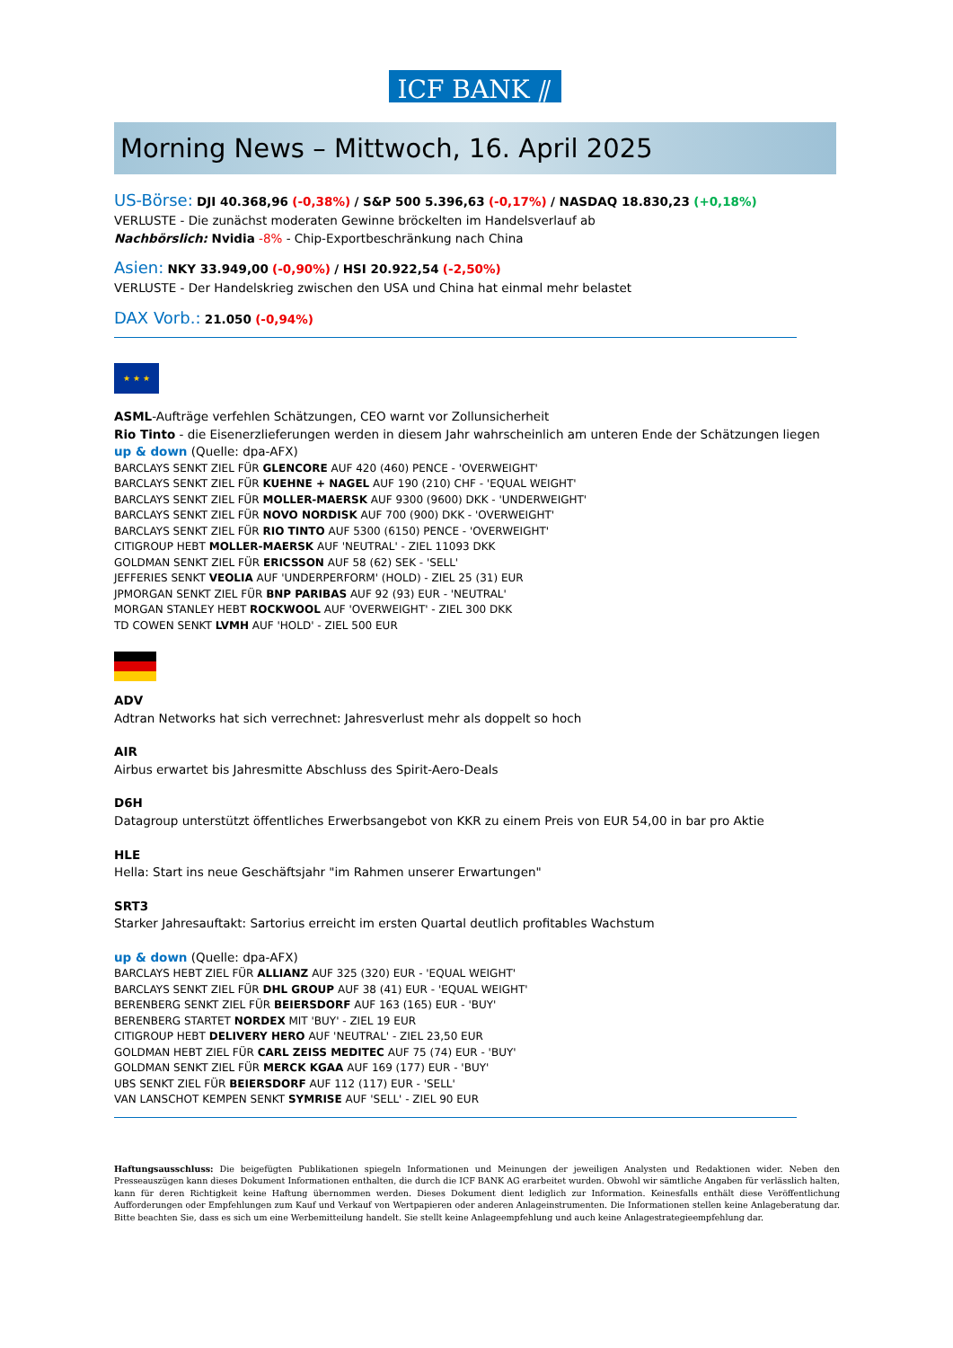ICF BANK ⫽
Morning News – Mittwoch, 16. April 2025
US-Börse: DJI 40.368,96 (-0,38%) / S&P 500 5.396,63 (-0,17%) / NASDAQ 18.830,23 (+0,18%)
VERLUSTE - Die zunächst moderaten Gewinne bröckelten im Handelsverlauf ab
Nachbörslich: Nvidia -8% - Chip-Exportbeschränkung nach China
Asien: NKY 33.949,00 (-0,90%) / HSI 20.922,54 (-2,50%)
VERLUSTE - Der Handelskrieg zwischen den USA und China hat einmal mehr belastet
DAX Vorb.: 21.050 (-0,94%)
★ ★ ★
ASML-Aufträge verfehlen Schätzungen, CEO warnt vor Zollunsicherheit
Rio Tinto - die Eisenerzlieferungen werden in diesem Jahr wahrscheinlich am unteren Ende der Schätzungen liegen
up & down (Quelle: dpa-AFX)
BARCLAYS SENKT ZIEL FÜR GLENCORE AUF 420 (460) PENCE - 'OVERWEIGHT'
BARCLAYS SENKT ZIEL FÜR KUEHNE + NAGEL AUF 190 (210) CHF - 'EQUAL WEIGHT'
BARCLAYS SENKT ZIEL FÜR MOLLER-MAERSK AUF 9300 (9600) DKK - 'UNDERWEIGHT'
BARCLAYS SENKT ZIEL FÜR NOVO NORDISK AUF 700 (900) DKK - 'OVERWEIGHT'
BARCLAYS SENKT ZIEL FÜR RIO TINTO AUF 5300 (6150) PENCE - 'OVERWEIGHT'
CITIGROUP HEBT MOLLER-MAERSK AUF 'NEUTRAL' - ZIEL 11093 DKK
GOLDMAN SENKT ZIEL FÜR ERICSSON AUF 58 (62) SEK - 'SELL'
JEFFERIES SENKT VEOLIA AUF 'UNDERPERFORM' (HOLD) - ZIEL 25 (31) EUR
JPMORGAN SENKT ZIEL FÜR BNP PARIBAS AUF 92 (93) EUR - 'NEUTRAL'
MORGAN STANLEY HEBT ROCKWOOL AUF 'OVERWEIGHT' - ZIEL 300 DKK
TD COWEN SENKT LVMH AUF 'HOLD' - ZIEL 500 EUR
ADV
Adtran Networks hat sich verrechnet: Jahresverlust mehr als doppelt so hoch
AIR
Airbus erwartet bis Jahresmitte Abschluss des Spirit-Aero-Deals
D6H
Datagroup unterstützt öffentliches Erwerbsangebot von KKR zu einem Preis von EUR 54,00 in bar pro Aktie
HLE
Hella: Start ins neue Geschäftsjahr "im Rahmen unserer Erwartungen"
SRT3
Starker Jahresauftakt: Sartorius erreicht im ersten Quartal deutlich profitables Wachstum
up & down (Quelle: dpa-AFX)
BARCLAYS HEBT ZIEL FÜR ALLIANZ AUF 325 (320) EUR - 'EQUAL WEIGHT'
BARCLAYS SENKT ZIEL FÜR DHL GROUP AUF 38 (41) EUR - 'EQUAL WEIGHT'
BERENBERG SENKT ZIEL FÜR BEIERSDORF AUF 163 (165) EUR - 'BUY'
BERENBERG STARTET NORDEX MIT 'BUY' - ZIEL 19 EUR
CITIGROUP HEBT DELIVERY HERO AUF 'NEUTRAL' - ZIEL 23,50 EUR
GOLDMAN HEBT ZIEL FÜR CARL ZEISS MEDITEC AUF 75 (74) EUR - 'BUY'
GOLDMAN SENKT ZIEL FÜR MERCK KGAA AUF 169 (177) EUR - 'BUY'
UBS SENKT ZIEL FÜR BEIERSDORF AUF 112 (117) EUR - 'SELL'
VAN LANSCHOT KEMPEN SENKT SYMRISE AUF 'SELL' - ZIEL 90 EUR
Haftungsausschluss: Die beigefügten Publikationen spiegeln Informationen und Meinungen der jeweiligen Analysten und Redaktionen wider. Neben den Presseauszügen kann dieses Dokument Informationen enthalten, die durch die ICF BANK AG erarbeitet wurden. Obwohl wir sämtliche Angaben für verlässlich halten, kann für deren Richtigkeit keine Haftung übernommen werden. Dieses Dokument dient lediglich zur Information. Keinesfalls enthält diese Veröffentlichung Aufforderungen oder Empfehlungen zum Kauf und Verkauf von Wertpapieren oder anderen Anlageinstrumenten. Die Informationen stellen keine Anlageberatung dar. Bitte beachten Sie, dass es sich um eine Werbemitteilung handelt. Sie stellt keine Anlageempfehlung und auch keine Anlagestrategieempfehlung dar.